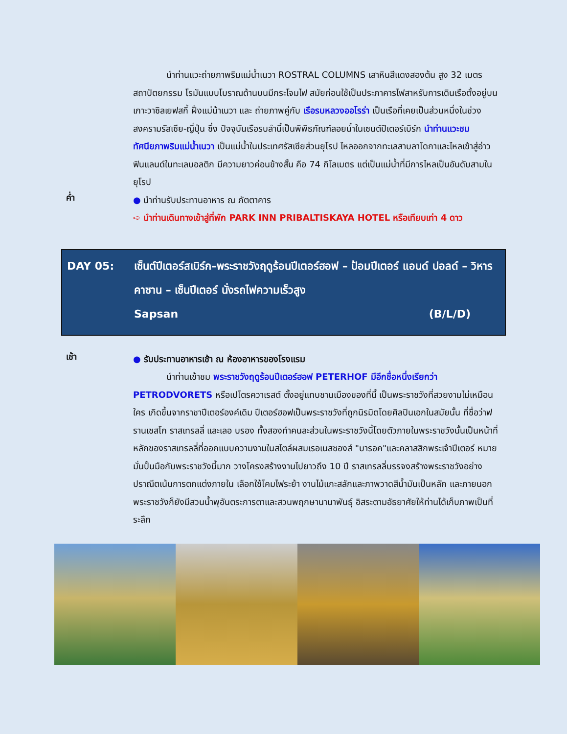นำท่านแวะถ่ายภาพริมแม่น้ำเนวา ROSTRAL COLUMNS เสาหินสีแดงสองต้น สูง 32 เมตร สถาปัตยกรรม โรมันแบบโบราณด้านบนมีกระโจมไฟ สมัยก่อนใช้เป็นประภาคารไฟสาหรับการเดินเรือตั้งอยู่บนเกาะวาซิลเยฟสกี้ ฝั่งแม่น้าเนวา และ ถ่ายภาพคู่กับ เรือรบหลวงออโรร่า เป็นเรือที่เคยเป็นส่วนหนึ่งในช่วงสงครามรัสเซีย-ญี่ปุ่น ซึ่ง ปัจจุบันเรือรบลำนี้เป็นพิพิธภัณฑ์ลอยน้ำในเซนต์ปีเตอร์เบิร์ก นำท่านแวะชมทัศนียภาพริมแม่น้ำเนวา เป็นแม่น้ำในประเทศรัสเซียส่วนยุโรป ไหลออกจากทะเลสาบลาโดกาและไหลเข้าสู่อ่าวฟินแลนด์ในทะเลบอลติก มีความยาวค่อนข้างสั้น คือ 74 กิโลเมตร แต่เป็นแม่น้ำที่มีการไหลเป็นอันดับสามในยุโรป
ค่ำ
● นำท่านรับประทานอาหาร ณ ภัตตาคาร
➪ นำท่านเดินทางเข้าสู่ที่พัก PARK INN PRIBALTISKAYA HOTEL หรือเทียบเท่า 4 ดาว
DAY 05: เซ็นต์ปีเตอร์สเบิร์ก–พระราชวังฤดูร้อนปีเตอร์ฮอฟ – ป้อมปีเตอร์ แอนด์ ปอลด์ – วิหารคาซาน – เซ็นปีเตอร์ นั่งรถไฟความเร็วสูง
Sapsan (B/L/D)
เช้า
● รับประทานอาหารเช้า ณ ห้องอาหารของโรงแรม
นำท่านเข้าชม พระราชวังฤดูร้อนปีเตอร์ฮอฟ PETERHOF มีอีกชื่อหนึ่งเรียกว่า PETRODVORETS หรือเปโตรควาเรสต์ ตั้งอยู่แทบชานเมืองของที่นี้ เป็นพระราชวังที่สวยงามไม่เหมือนใคร เกิดขึ้นจากราชาปีเตอร์องค์เดิม ปีเตอร์ฮอฟเป็นพระราชวังที่ถูกนิรมิตโดยศิลปินเอกในสมัยนั้น ที่ชื่อว่าฟรานเชสโก ราสเทรลลี่ และเลอ บรอง ทั้งสองทำคนละส่วนในพระราชวังนี้โดยตัวภายในพระราชวังนั้นเป็นหน้าที่หลักของราสเทรลลี่ที่ออกแบบความงามในสไตล์ผสมเรอเนสซองส์ "บารอค"และคลาสสิกพระเจ้าปีเตอร์ หมายมั่นปั้นมือกับพระราชวังนี้มาก วางโครงสร้างงานไปยาวถึง 10 ปี ราสเทรลลี่บรรจงสร้างพระราชวังอย่างปราณีตเน้นการตกแต่งภายใน เลือกใช้โคมไฟระย้า งานไม้แกะสลักและภาพวาดสีน้ำมันเป็นหลัก และภายนอกพระราชวังก็ยังมีสวนน้ำพุอันตระการตาและสวนพฤกษานานาพันธุ์ อิสระตามอัธยาศัยให้ท่านได้เก็บภาพเป็นที่ระลึก